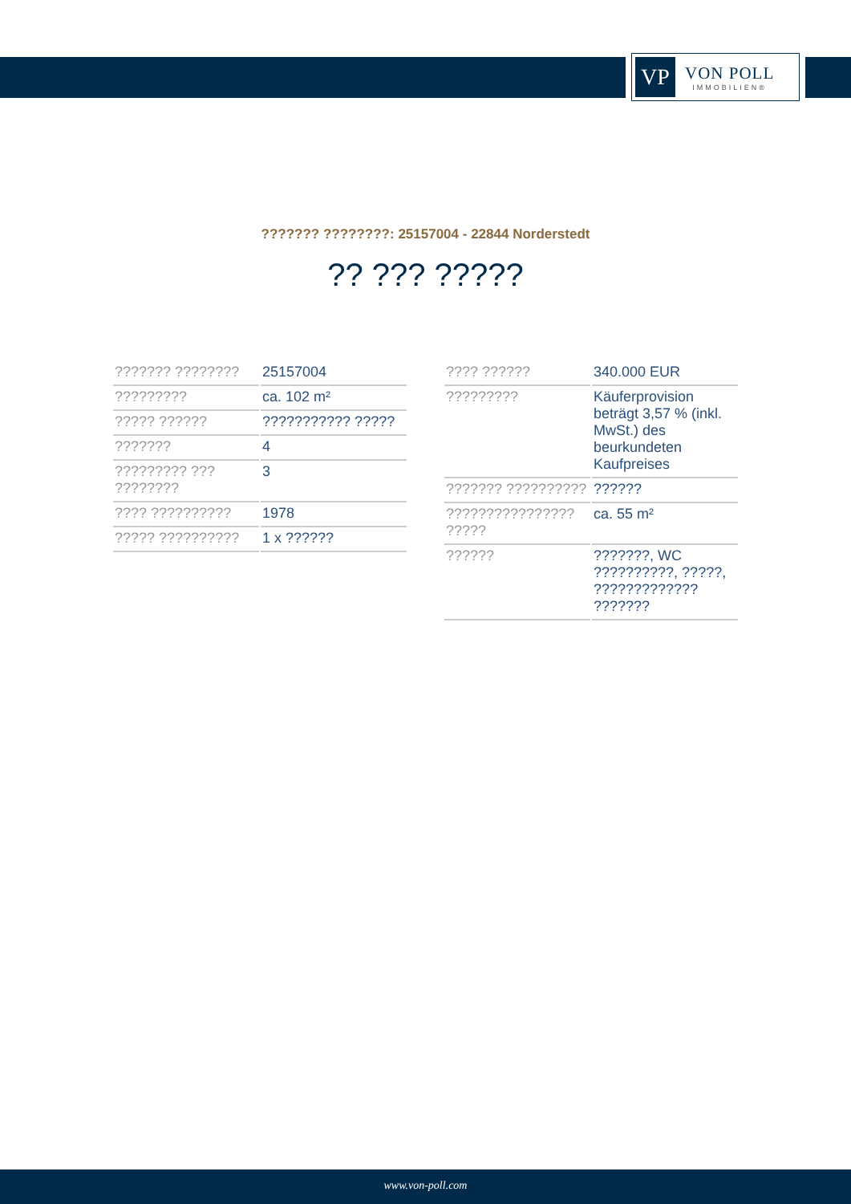VP
VON POLL
IMMOBILIEN®
??????? ????????: 25157004 - 22844 Norderstedt
?? ??? ?????
| ??????? ???????? | 25157004 |
| ????????? | ca. 102 m² |
| ????? ?????? | ??????????? ????? |
| ??????? | 4 |
| ????????? ??? ???????? | 3 |
| ???? ?????????? | 1978 |
| ????? ?????????? | 1 x ?????? |
| ???? ?????? | 340.000 EUR |
| ????????? | Käuferprovision beträgt 3,57 % (inkl. MwSt.) des beurkundeten Kaufpreises |
| ??????? ?????????? | ?????? |
| ???????????????? ????? | ca. 55 m² |
| ?????? | ???????, WC ??????????, ?????, ????????????? ??????? |
www.von-poll.com